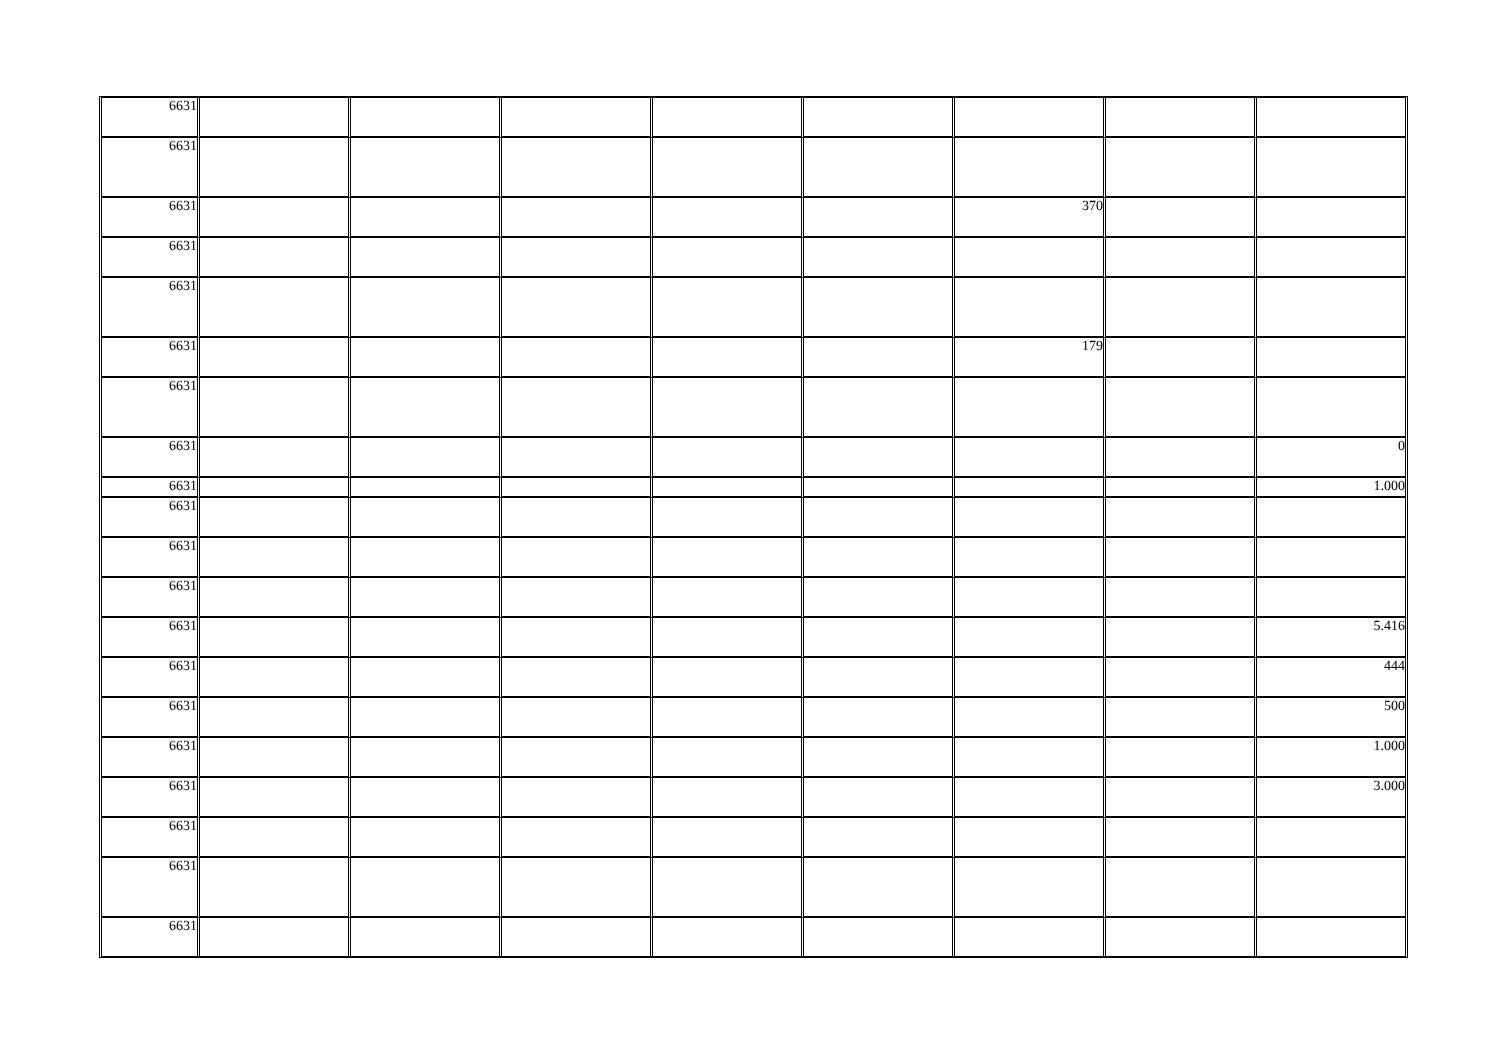| 6631 | | | | | | | | |
| 6631 | | | | | | | | |
| 6631 | | | | | | 370 | | |
| 6631 | | | | | | | | |
| 6631 | | | | | | | | |
| 6631 | | | | | | 179 | | |
| 6631 | | | | | | | | |
| 6631 | | | | | | | | 0 |
| 6631 | | | | | | | | 1.000 |
| 6631 | | | | | | | | |
| 6631 | | | | | | | | |
| 6631 | | | | | | | | |
| 6631 | | | | | | | | 5.416 |
| 6631 | | | | | | | | 444 |
| 6631 | | | | | | | | 500 |
| 6631 | | | | | | | | 1.000 |
| 6631 | | | | | | | | 3.000 |
| 6631 | | | | | | | | |
| 6631 | | | | | | | | |
| 6631 | | | | | | | | |